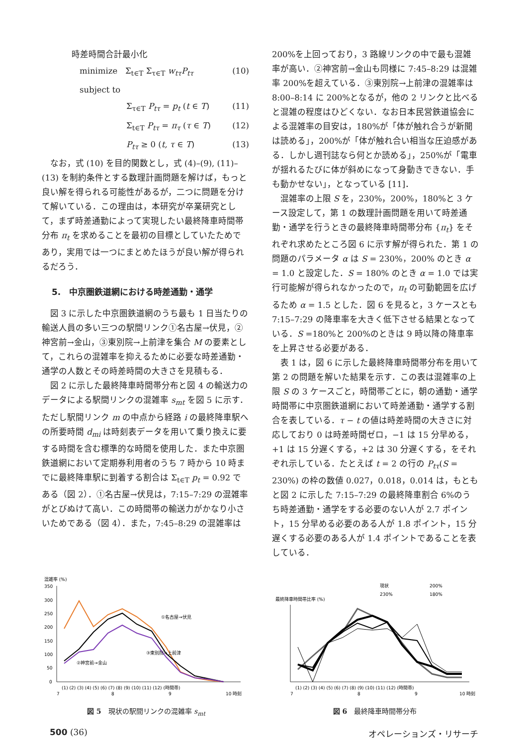時差時間合計最小化
minimize Σ<sub>t∈T</sub> Σ<sub>τ∈T</sub> w<sub>tτ</sub>P<sub>tτ</sub> (10)
subject to
Σ<sub>τ∈T</sub> P<sub>tτ</sub> = p<sub>t</sub> (t ∈ T) (11)
Σ<sub>t∈T</sub> P<sub>tτ</sub> = π<sub>τ</sub> (τ ∈ T) (12)
P<sub>tτ</sub> ≥ 0 (t, τ ∈ T) (13)
なお，式 (10) を目的関数とし，式 (4)–(9), (11)–(13) を制約条件とする数理計画問題を解けば，もっと良い解を得られる可能性があるが，二つに問題を分けて解いている．この理由は，本研究が卒業研究として，まず時差通勤によって実現したい最終降車時間帯分布 π<sub>t</sub> を求めることを最初の目標としていたためであり，実用では一つにまとめたほうが良い解が得られるだろう．
5.　中京圏鉄道網における時差通勤・通学
図 3 に示した中京圏鉄道網のうち最も 1 日当たりの輸送人員の多い三つの駅間リンク①名古屋→伏見，②神宮前→金山，③東別院→上前津を集合 M の要素として，これらの混雑率を抑えるために必要な時差通勤・通学の人数とその時差時間の大きさを見積もる．
図 2 に示した最終降車時間帯分布と図 4 の輸送力のデータによる駅間リンクの混雑率 s<sub>mt</sub> を図 5 に示す．ただし駅間リンク m の中点から経路 i の最終降車駅への所要時間 d<sub>mi</sub> は時刻表データを用いて乗り換えに要する時間を含む標準的な時間を使用した．また中京圏鉄道網において定期券利用者のうち 7 時から 10 時までに最終降車駅に到着する割合は Σ<sub>t∈T</sub> p<sub>t</sub> = 0.92 である（図 2）．①名古屋→伏見は，7:15–7:29 の混雑率がとびぬけて高い．この時間帯の輸送力がかなり小さいためである（図 4）．また，7:45–8:29 の混雑率は
200%を上回っており，3 路線リンクの中で最も混雑率が高い．②神宮前→金山も同様に 7:45–8:29 は混雑率 200%を超えている．③東別院→上前津の混雑率は 8:00–8:14 に 200%となるが，他の 2 リンクと比べると混雑の程度はひどくない．なお日本民営鉄道協会による混雑率の目安は，180%が「体が触れ合うが新聞は読める」，200%が「体が触れ合い相当な圧迫感がある．しかし週刊誌なら何とか読める」，250%が「電車が揺れるたびに体が斜めになって身動きできない．手も動かせない」，となっている [11]．
混雑率の上限 S を，230%，200%，180%と 3 ケース設定して，第 1 の数理計画問題を用いて時差通勤・通学を行うときの最終降車時間帯分布 {π<sub>t</sub>} をそれぞれ求めたところ図 6 に示す解が得られた．第 1 の問題のパラメータ α は S = 230%，200% のとき α = 1.0 と設定した．S = 180% のとき α = 1.0 では実行可能解が得られなかったので，π<sub>t</sub> の可動範囲を広げるため α = 1.5 とした．図 6 を見ると，3 ケースとも 7:15–7:29 の降車率を大きく低下させる結果となっている．S =180%と 200%のときは 9 時以降の降車率を上昇させる必要がある．
表 1 は，図 6 に示した最終降車時間帯分布を用いて第 2 の問題を解いた結果を示す．この表は混雑率の上限 S の 3 ケースごと，時間帯ごとに，朝の通勤・通学時間帯に中京圏鉄道網において時差通勤・通学する割合を表している．τ − t の値は時差時間の大きさに対応しており 0 は時差時間ゼロ，−1 は 15 分早める，+1 は 15 分遅くする，+2 は 30 分遅くする，をそれぞれ示している．たとえば t = 2 の行の P<sub>tτ</sub>(S = 230%) の枠の数値 0.027，0.018，0.014 は，もともと図 2 に示した 7:15–7:29 の最終降車割合 6%のうち時差通勤・通学をする必要のない人が 2.7 ポイント，15 分早める必要のある人が 1.8 ポイント，15 分遅くする必要のある人が 1.4 ポイントであることを表している．
混雑率 (%)
350
300
250
200
150
100
50
0
①名古屋→伏見
③東別院→上前津
②神宮前→金山
(1) (2) (3) (4) (5) (6) (7) (8) (9) (10) (11) (12) (時間帯)
7
8
9
10 時刻
図 5　現状の駅間リンクの混雑率 s<sub>mt</sub>
最終降車時間帯比率 (%)
現状
200%
230%
180%
(1) (2) (3) (4) (5) (6) (7) (8) (9) (10) (11) (12) (時間帯)
7
8
9
10 時刻
図 6　最終降車時間帯分布
500 (36) オペレーションズ・リサーチ